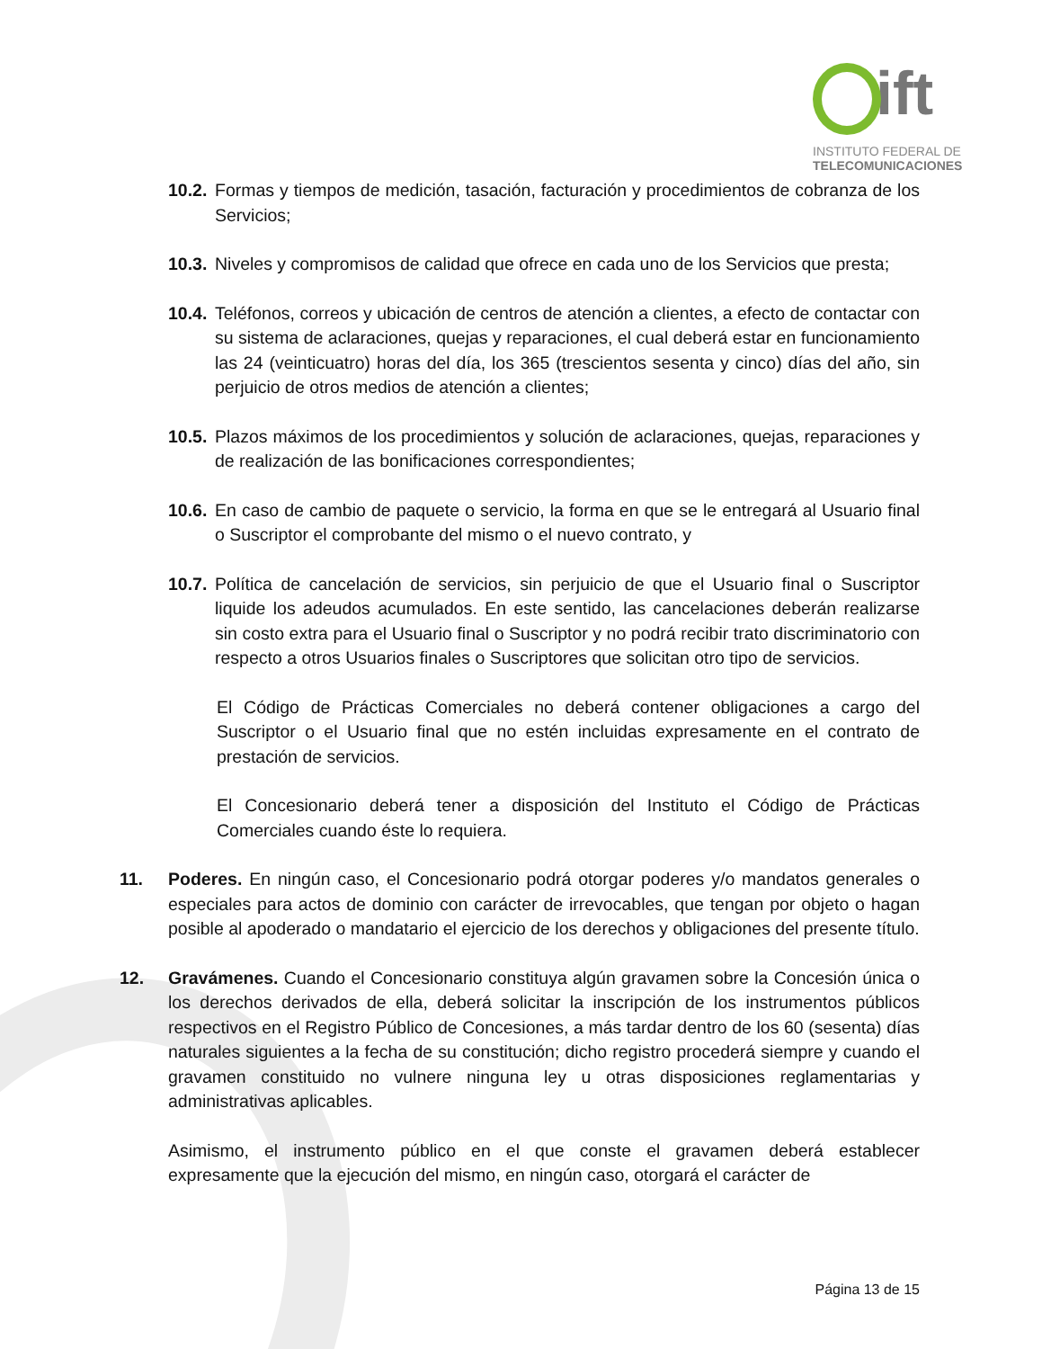ift
INSTITUTO FEDERAL DE
TELECOMUNICACIONES
10.2. Formas y tiempos de medición, tasación, facturación y procedimientos de cobranza de los Servicios;
10.3. Niveles y compromisos de calidad que ofrece en cada uno de los Servicios que presta;
10.4. Teléfonos, correos y ubicación de centros de atención a clientes, a efecto de contactar con su sistema de aclaraciones, quejas y reparaciones, el cual deberá estar en funcionamiento las 24 (veinticuatro) horas del día, los 365 (trescientos sesenta y cinco) días del año, sin perjuicio de otros medios de atención a clientes;
10.5. Plazos máximos de los procedimientos y solución de aclaraciones, quejas, reparaciones y de realización de las bonificaciones correspondientes;
10.6. En caso de cambio de paquete o servicio, la forma en que se le entregará al Usuario final o Suscriptor el comprobante del mismo o el nuevo contrato, y
10.7. Política de cancelación de servicios, sin perjuicio de que el Usuario final o Suscriptor liquide los adeudos acumulados. En este sentido, las cancelaciones deberán realizarse sin costo extra para el Usuario final o Suscriptor y no podrá recibir trato discriminatorio con respecto a otros Usuarios finales o Suscriptores que solicitan otro tipo de servicios.
El Código de Prácticas Comerciales no deberá contener obligaciones a cargo del Suscriptor o el Usuario final que no estén incluidas expresamente en el contrato de prestación de servicios.
El Concesionario deberá tener a disposición del Instituto el Código de Prácticas Comerciales cuando éste lo requiera.
11. Poderes. En ningún caso, el Concesionario podrá otorgar poderes y/o mandatos generales o especiales para actos de dominio con carácter de irrevocables, que tengan por objeto o hagan posible al apoderado o mandatario el ejercicio de los derechos y obligaciones del presente título.
12. Gravámenes. Cuando el Concesionario constituya algún gravamen sobre la Concesión única o los derechos derivados de ella, deberá solicitar la inscripción de los instrumentos públicos respectivos en el Registro Público de Concesiones, a más tardar dentro de los 60 (sesenta) días naturales siguientes a la fecha de su constitución; dicho registro procederá siempre y cuando el gravamen constituido no vulnere ninguna ley u otras disposiciones reglamentarias y administrativas aplicables.
Asimismo, el instrumento público en el que conste el gravamen deberá establecer expresamente que la ejecución del mismo, en ningún caso, otorgará el carácter de
Página 13 de 15